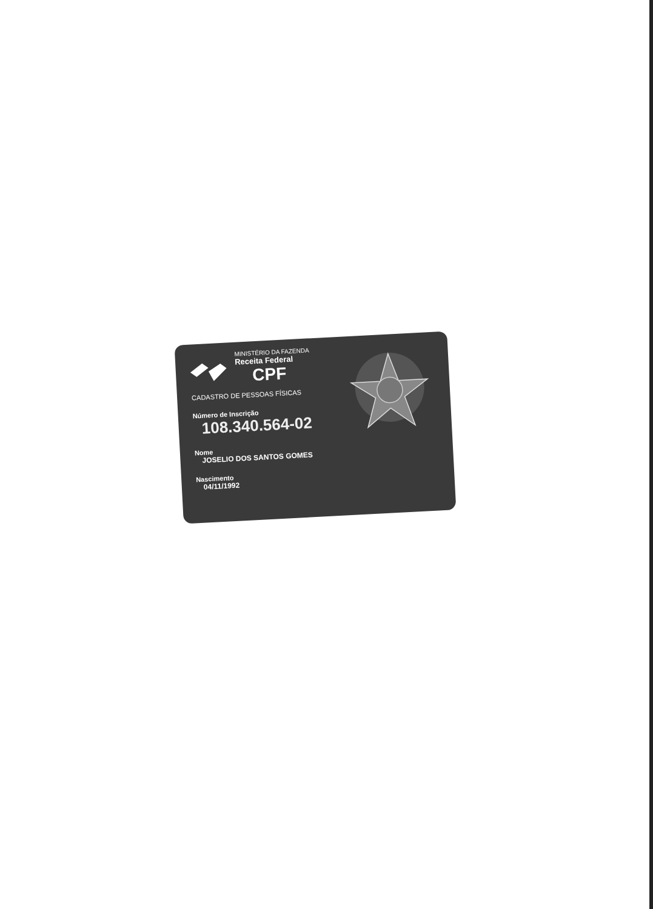MINISTÉRIO DA FAZENDA
Receita Federal
CPF
CADASTRO DE PESSOAS FÍSICAS
Número de Inscrição
108.340.564-02
Nome
JOSELIO DOS SANTOS GOMES
Nascimento
04/11/1992